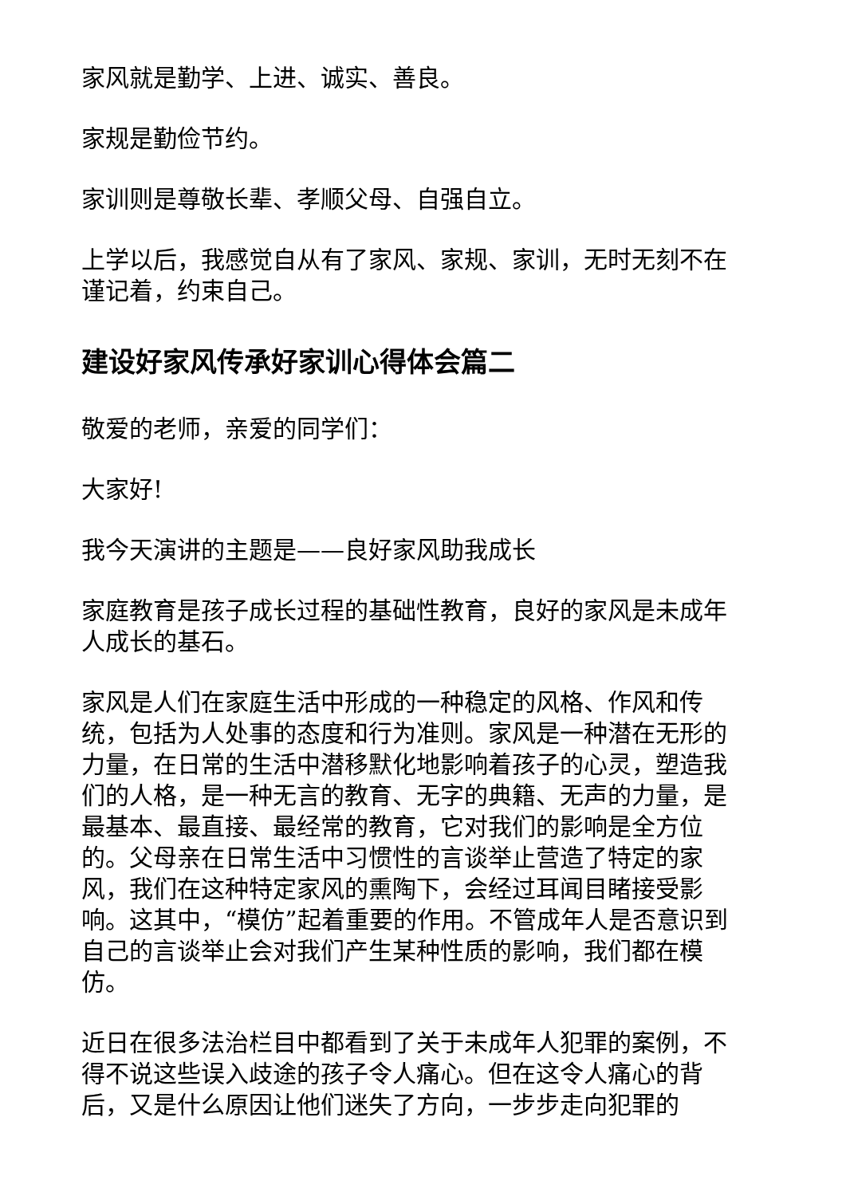家风就是勤学、上进、诚实、善良。
家规是勤俭节约。
家训则是尊敬长辈、孝顺父母、自强自立。
上学以后，我感觉自从有了家风、家规、家训，无时无刻不在谨记着，约束自己。
建设好家风传承好家训心得体会篇二
敬爱的老师，亲爱的同学们：
大家好!
我今天演讲的主题是——良好家风助我成长
家庭教育是孩子成长过程的基础性教育，良好的家风是未成年人成长的基石。
家风是人们在家庭生活中形成的一种稳定的风格、作风和传统，包括为人处事的态度和行为准则。家风是一种潜在无形的力量，在日常的生活中潜移默化地影响着孩子的心灵，塑造我们的人格，是一种无言的教育、无字的典籍、无声的力量，是最基本、最直接、最经常的教育，它对我们的影响是全方位的。父母亲在日常生活中习惯性的言谈举止营造了特定的家风，我们在这种特定家风的熏陶下，会经过耳闻目睹接受影响。这其中，“模仿”起着重要的作用。不管成年人是否意识到自己的言谈举止会对我们产生某种性质的影响，我们都在模仿。
近日在很多法治栏目中都看到了关于未成年人犯罪的案例，不得不说这些误入歧途的孩子令人痛心。但在这令人痛心的背后，又是什么原因让他们迷失了方向，一步步走向犯罪的